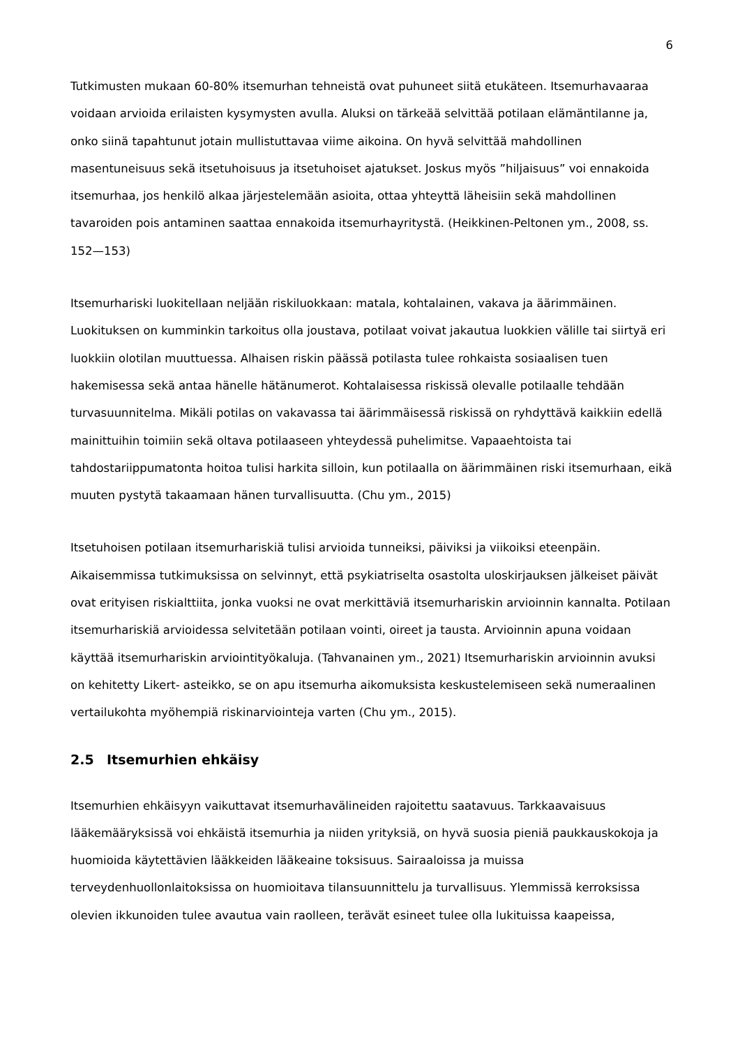6
Tutkimusten mukaan 60-80% itsemurhan tehneistä ovat puhuneet siitä etukäteen. Itsemurhavaaraa voidaan arvioida erilaisten kysymysten avulla. Aluksi on tärkeää selvittää potilaan elämäntilanne ja, onko siinä tapahtunut jotain mullistuttavaa viime aikoina. On hyvä selvittää mahdollinen masentuneisuus sekä itsetuhoisuus ja itsetuhoiset ajatukset. Joskus myös ”hiljaisuus” voi ennakoida itsemurhaa, jos henkilö alkaa järjestelemään asioita, ottaa yhteyttä läheisiin sekä mahdollinen tavaroiden pois antaminen saattaa ennakoida itsemurhayritystä. (Heikkinen-Peltonen ym., 2008, ss. 152—153)
Itsemurhariski luokitellaan neljään riskiluokkaan: matala, kohtalainen, vakava ja äärimmäinen. Luokituksen on kumminkin tarkoitus olla joustava, potilaat voivat jakautua luokkien välille tai siirtyä eri luokkiin olotilan muuttuessa. Alhaisen riskin päässä potilasta tulee rohkaista sosiaalisen tuen hakemisessa sekä antaa hänelle hätänumerot. Kohtalaisessa riskissä olevalle potilaalle tehdään turvasuunnitelma. Mikäli potilas on vakavassa tai äärimmäisessä riskissä on ryhdyttävä kaikkiin edellä mainittuihin toimiin sekä oltava potilaaseen yhteydessä puhelimitse. Vapaaehtoista tai tahdostariippumatonta hoitoa tulisi harkita silloin, kun potilaalla on äärimmäinen riski itsemurhaan, eikä muuten pystytä takaamaan hänen turvallisuutta. (Chu ym., 2015)
Itsetuhoisen potilaan itsemurhariskiä tulisi arvioida tunneiksi, päiviksi ja viikoiksi eteenpäin. Aikaisemmissa tutkimuksissa on selvinnyt, että psykiatriselta osastolta uloskirjauksen jälkeiset päivät ovat erityisen riskialttiita, jonka vuoksi ne ovat merkittäviä itsemurhariskin arvioinnin kannalta. Potilaan itsemurhariskiä arvioidessa selvitetään potilaan vointi, oireet ja tausta. Arvioinnin apuna voidaan käyttää itsemurhariskin arviointityökaluja. (Tahvanainen ym., 2021) Itsemurhariskin arvioinnin avuksi on kehitetty Likert- asteikko, se on apu itsemurha aikomuksista keskustelemiseen sekä numeraalinen vertailukohta myöhempiä riskinarviointeja varten (Chu ym., 2015).
2.5 Itsemurhien ehkäisy
Itsemurhien ehkäisyyn vaikuttavat itsemurhavälineiden rajoitettu saatavuus. Tarkkaavaisuus lääkemääryksissä voi ehkäistä itsemurhia ja niiden yrityksiä, on hyvä suosia pieniä paukkauskokoja ja huomioida käytettävien lääkkeiden lääkeaine toksisuus. Sairaaloissa ja muissa terveydenhuollonlaitoksissa on huomioitava tilansuunnittelu ja turvallisuus. Ylemmissä kerroksissa olevien ikkunoiden tulee avautua vain raolleen, terävät esineet tulee olla lukituissa kaapeissa,